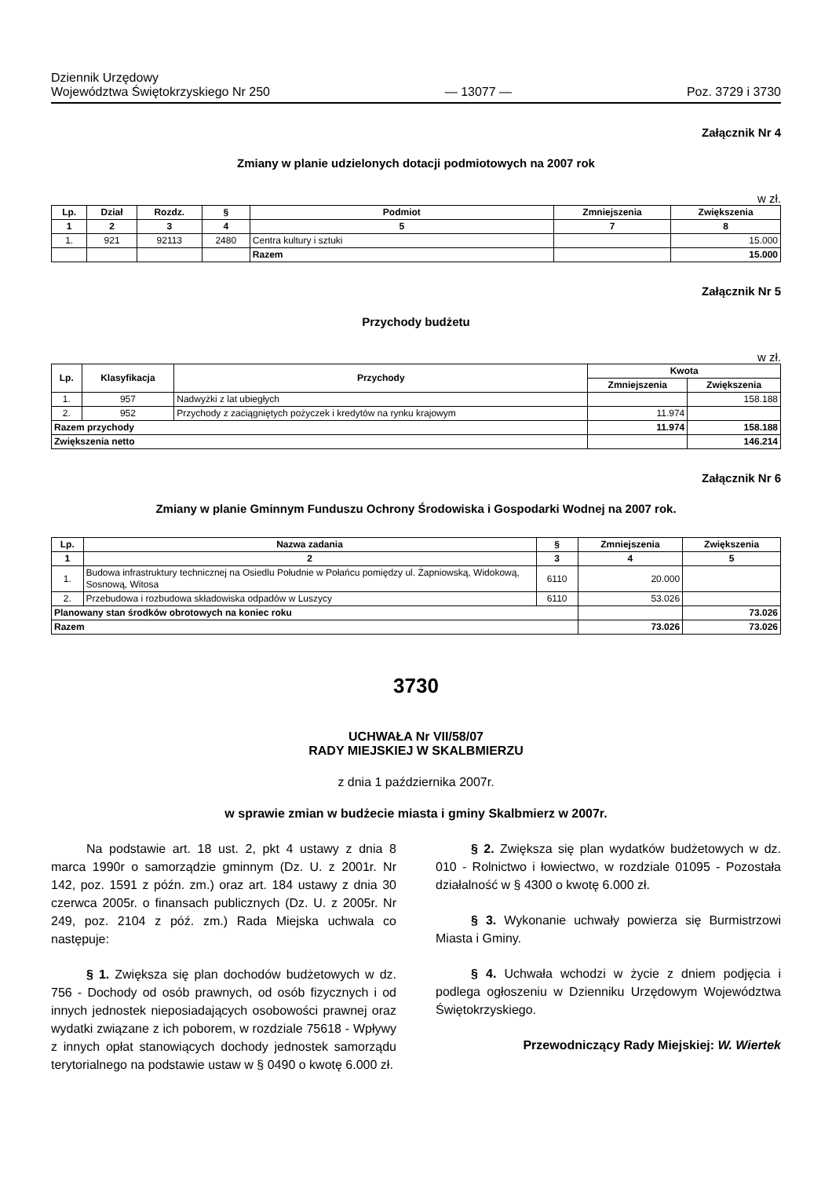Dziennik Urzędowy
Województwa Świętokrzyskiego Nr 250
— 13077 —
Poz. 3729 i 3730
Załącznik Nr 4
Zmiany w planie udzielonych dotacji podmiotowych na 2007 rok
w zł.
| Lp. | Dział | Rozdz. | § | Podmiot | Zmniejszenia | Zwiększenia |
| --- | --- | --- | --- | --- | --- | --- |
| 1 | 2 | 3 | 4 | 5 | 7 | 8 |
| 1. | 921 | 92113 | 2480 | Centra kultury i sztuki | | 15.000 |
| | | | | Razem | | 15.000 |
Załącznik Nr 5
Przychody budżetu
w zł.
| Lp. | Klasyfikacja | Przychody | Kwota | |
| --- | --- | --- | --- | --- |
| | | | Zmniejszenia | Zwiększenia |
| 1. | 957 | Nadwyżki z lat ubiegłych | | 158.188 |
| 2. | 952 | Przychody z zaciągniętych pożyczek i kredytów na rynku krajowym | 11.974 | |
| Razem przychody | | | 11.974 | 158.188 |
| Zwiększenia netto | | | | 146.214 |
Załącznik Nr 6
Zmiany w planie Gminnym Funduszu Ochrony Środowiska i Gospodarki Wodnej na 2007 rok.
| Lp. | Nazwa zadania | § | Zmniejszenia | Zwiększenia |
| --- | --- | --- | --- | --- |
| 1 | 2 | 3 | 4 | 5 |
| 1. | Budowa infrastruktury technicznej na Osiedlu Południe w Połańcu pomiędzy ul. Żapniowską, Widokową, Sosnową, Witosa | 6110 | 20.000 | |
| 2. | Przebudowa i rozbudowa składowiska odpadów w Luszycy | 6110 | 53.026 | |
| Planowany stan środków obrotowych na koniec roku | | | | 73.026 |
| Razem | | | 73.026 | 73.026 |
3730
UCHWAŁA Nr VII/58/07
RADY MIEJSKIEJ W SKALBMIERZU
z dnia 1 października 2007r.
w sprawie zmian w budżecie miasta i gminy Skalbmierz w 2007r.
Na podstawie art. 18 ust. 2, pkt 4 ustawy z dnia 8 marca 1990r o samorządzie gminnym (Dz. U. z 2001r. Nr 142, poz. 1591 z późn. zm.) oraz art. 184 ustawy z dnia 30 czerwca 2005r. o finansach publicznych (Dz. U. z 2005r. Nr 249, poz. 2104 z póź. zm.) Rada Miejska uchwala co następuje:
§ 1. Zwiększa się plan dochodów budżetowych w dz. 756 - Dochody od osób prawnych, od osób fizycznych i od innych jednostek nieposiadających osobowości prawnej oraz wydatki związane z ich poborem, w rozdziale 75618 - Wpływy z innych opłat stanowiących dochody jednostek samorządu terytorialnego na podstawie ustaw w § 0490 o kwotę 6.000 zł.
§ 2. Zwiększa się plan wydatków budżetowych w dz. 010 - Rolnictwo i łowiectwo, w rozdziale 01095 - Pozostała działalność w § 4300 o kwotę 6.000 zł.
§ 3. Wykonanie uchwały powierza się Burmistrzowi Miasta i Gminy.
§ 4. Uchwała wchodzi w życie z dniem podjęcia i podlega ogłoszeniu w Dzienniku Urzędowym Województwa Świętokrzyskiego.
Przewodniczący Rady Miejskiej: W. Wiertek